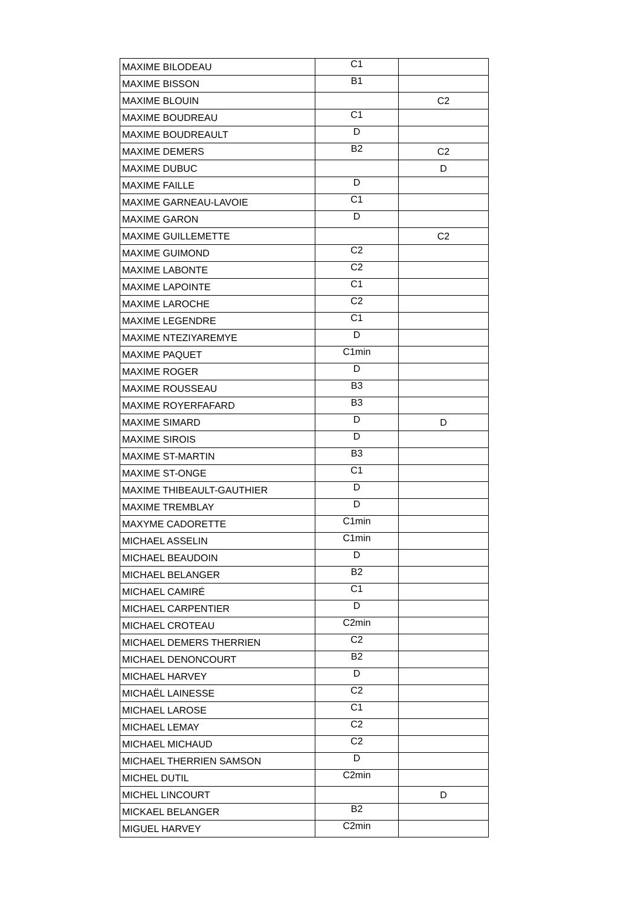| MAXIME BILODEAU | C1 | |
| MAXIME BISSON | B1 | |
| MAXIME BLOUIN | | C2 |
| MAXIME BOUDREAU | C1 | |
| MAXIME BOUDREAULT | D | |
| MAXIME DEMERS | B2 | C2 |
| MAXIME DUBUC | | D |
| MAXIME FAILLE | D | |
| MAXIME GARNEAU-LAVOIE | C1 | |
| MAXIME GARON | D | |
| MAXIME GUILLEMETTE | | C2 |
| MAXIME GUIMOND | C2 | |
| MAXIME LABONTE | C2 | |
| MAXIME LAPOINTE | C1 | |
| MAXIME LAROCHE | C2 | |
| MAXIME LEGENDRE | C1 | |
| MAXIME NTEZIYAREMYE | D | |
| MAXIME PAQUET | C1min | |
| MAXIME ROGER | D | |
| MAXIME ROUSSEAU | B3 | |
| MAXIME ROYERFAFARD | B3 | |
| MAXIME SIMARD | D | D |
| MAXIME SIROIS | D | |
| MAXIME ST-MARTIN | B3 | |
| MAXIME ST-ONGE | C1 | |
| MAXIME THIBEAULT-GAUTHIER | D | |
| MAXIME TREMBLAY | D | |
| MAXYME CADORETTE | C1min | |
| MICHAEL ASSELIN | C1min | |
| MICHAEL BEAUDOIN | D | |
| MICHAEL BELANGER | B2 | |
| MICHAEL CAMIRÉ | C1 | |
| MICHAEL CARPENTIER | D | |
| MICHAEL CROTEAU | C2min | |
| MICHAEL DEMERS THERRIEN | C2 | |
| MICHAEL DENONCOURT | B2 | |
| MICHAEL HARVEY | D | |
| MICHAËL LAINESSE | C2 | |
| MICHAEL LAROSE | C1 | |
| MICHAEL LEMAY | C2 | |
| MICHAEL MICHAUD | C2 | |
| MICHAEL THERRIEN SAMSON | D | |
| MICHEL DUTIL | C2min | |
| MICHEL LINCOURT | | D |
| MICKAEL BELANGER | B2 | |
| MIGUEL HARVEY | C2min | |